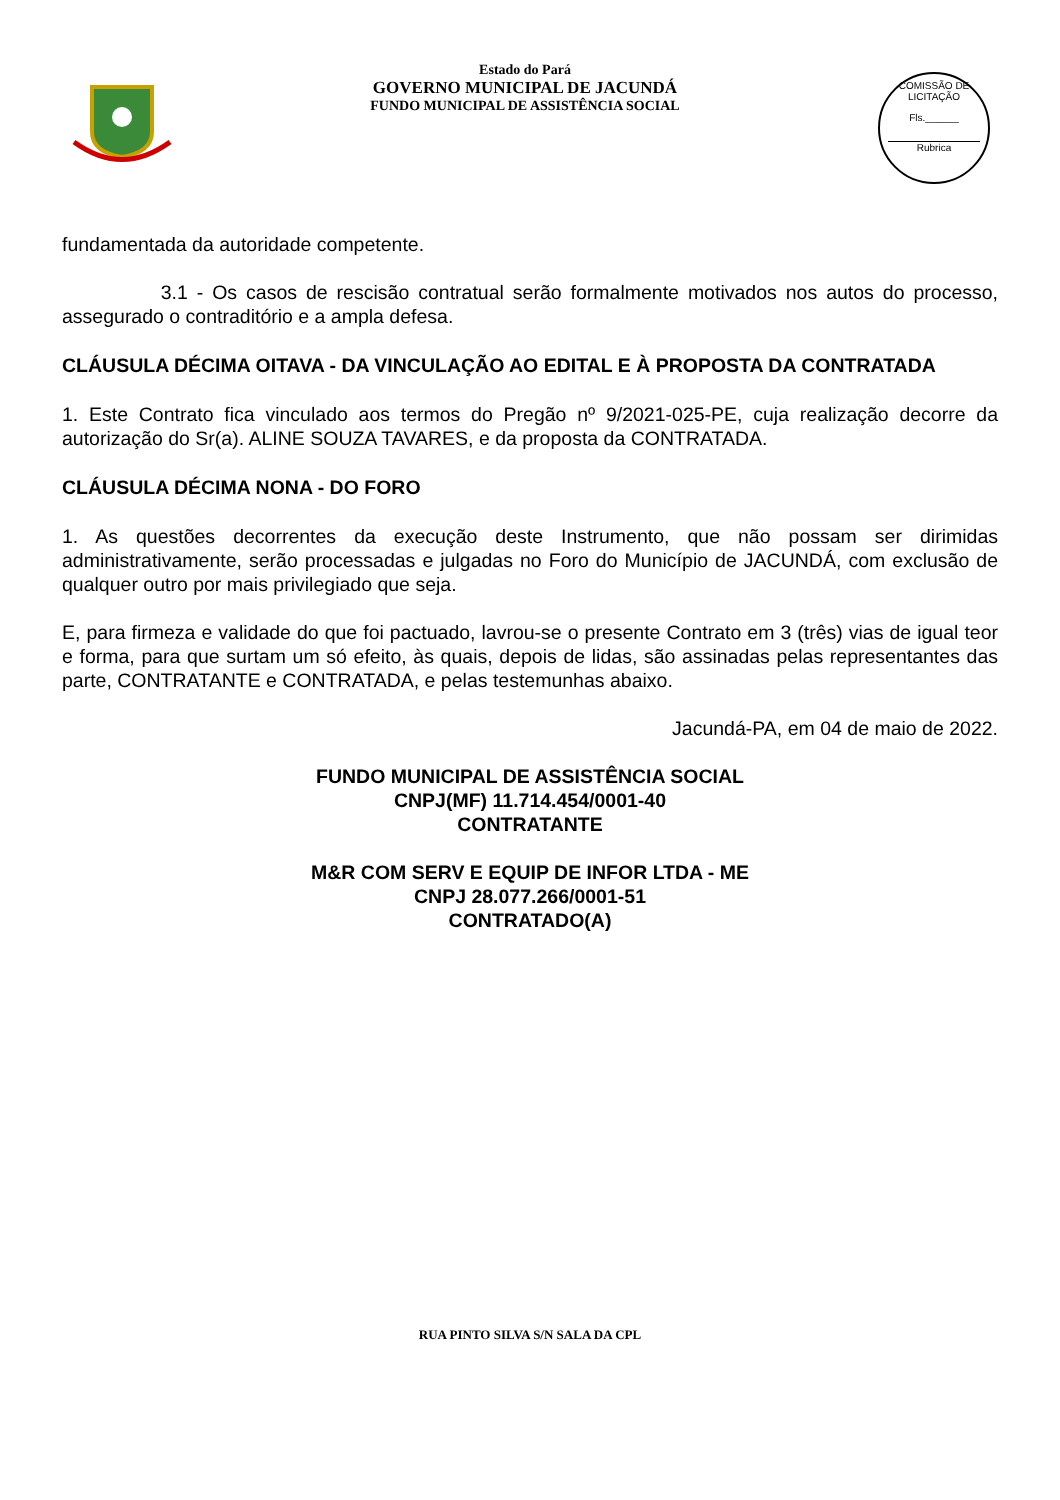Estado do Pará
GOVERNO MUNICIPAL DE JACUNDÁ
FUNDO MUNICIPAL DE ASSISTÊNCIA SOCIAL
COMISSÃO DE LICITAÇÃO
Fls.______
Rubrica
fundamentada da autoridade competente.
3.1 - Os casos de rescisão contratual serão formalmente motivados nos autos do processo, assegurado o contraditório e a ampla defesa.
CLÁUSULA DÉCIMA OITAVA - DA VINCULAÇÃO AO EDITAL E À PROPOSTA DA CONTRATADA
1. Este Contrato fica vinculado aos termos do Pregão nº 9/2021-025-PE, cuja realização decorre da autorização do Sr(a). ALINE SOUZA TAVARES, e da proposta da CONTRATADA.
CLÁUSULA DÉCIMA NONA - DO FORO
1. As questões decorrentes da execução deste Instrumento, que não possam ser dirimidas administrativamente, serão processadas e julgadas no Foro do Município de JACUNDÁ, com exclusão de qualquer outro por mais privilegiado que seja.
E, para firmeza e validade do que foi pactuado, lavrou-se o presente Contrato em 3 (três) vias de igual teor e forma, para que surtam um só efeito, às quais, depois de lidas, são assinadas pelas representantes das parte, CONTRATANTE e CONTRATADA, e pelas testemunhas abaixo.
Jacundá-PA, em 04 de maio de 2022.
FUNDO MUNICIPAL DE ASSISTÊNCIA SOCIAL
CNPJ(MF) 11.714.454/0001-40
CONTRATANTE
M&R COM SERV E EQUIP DE INFOR LTDA - ME
CNPJ 28.077.266/0001-51
CONTRATADO(A)
RUA PINTO SILVA S/N SALA DA CPL